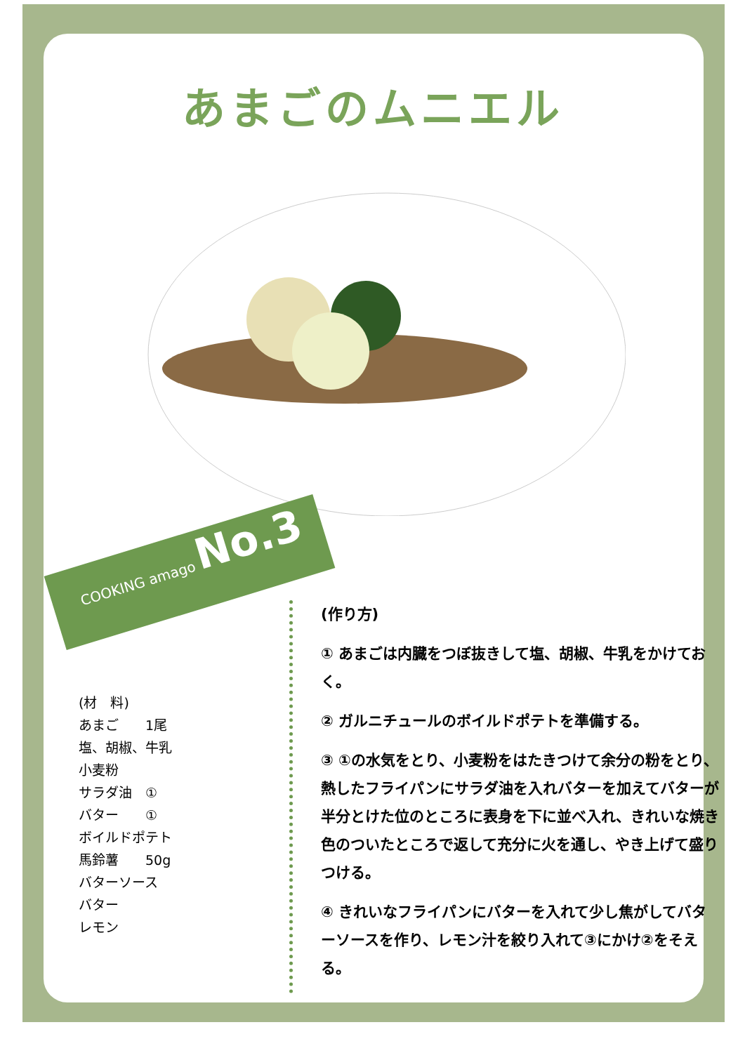あまごのムニエル
COOKING amago No.3
(材　料)
あまご　　1尾
塩、胡椒、牛乳
小麦粉
サラダ油　①
バター　　①
ボイルドポテト
馬鈴薯　　50g
バターソース
バター
レモン
(作り方)
① あまごは内臓をつぼ抜きして塩、胡椒、牛乳をかけておく。
② ガルニチュールのボイルドポテトを準備する。
③ ①の水気をとり、小麦粉をはたきつけて余分の粉をとり、熱したフライパンにサラダ油を入れバターを加えてバターが半分とけた位のところに表身を下に並べ入れ、きれいな焼き色のついたところで返して充分に火を通し、やき上げて盛りつける。
④ きれいなフライパンにバターを入れて少し焦がしてバターソースを作り、レモン汁を絞り入れて③にかけ②をそえる。